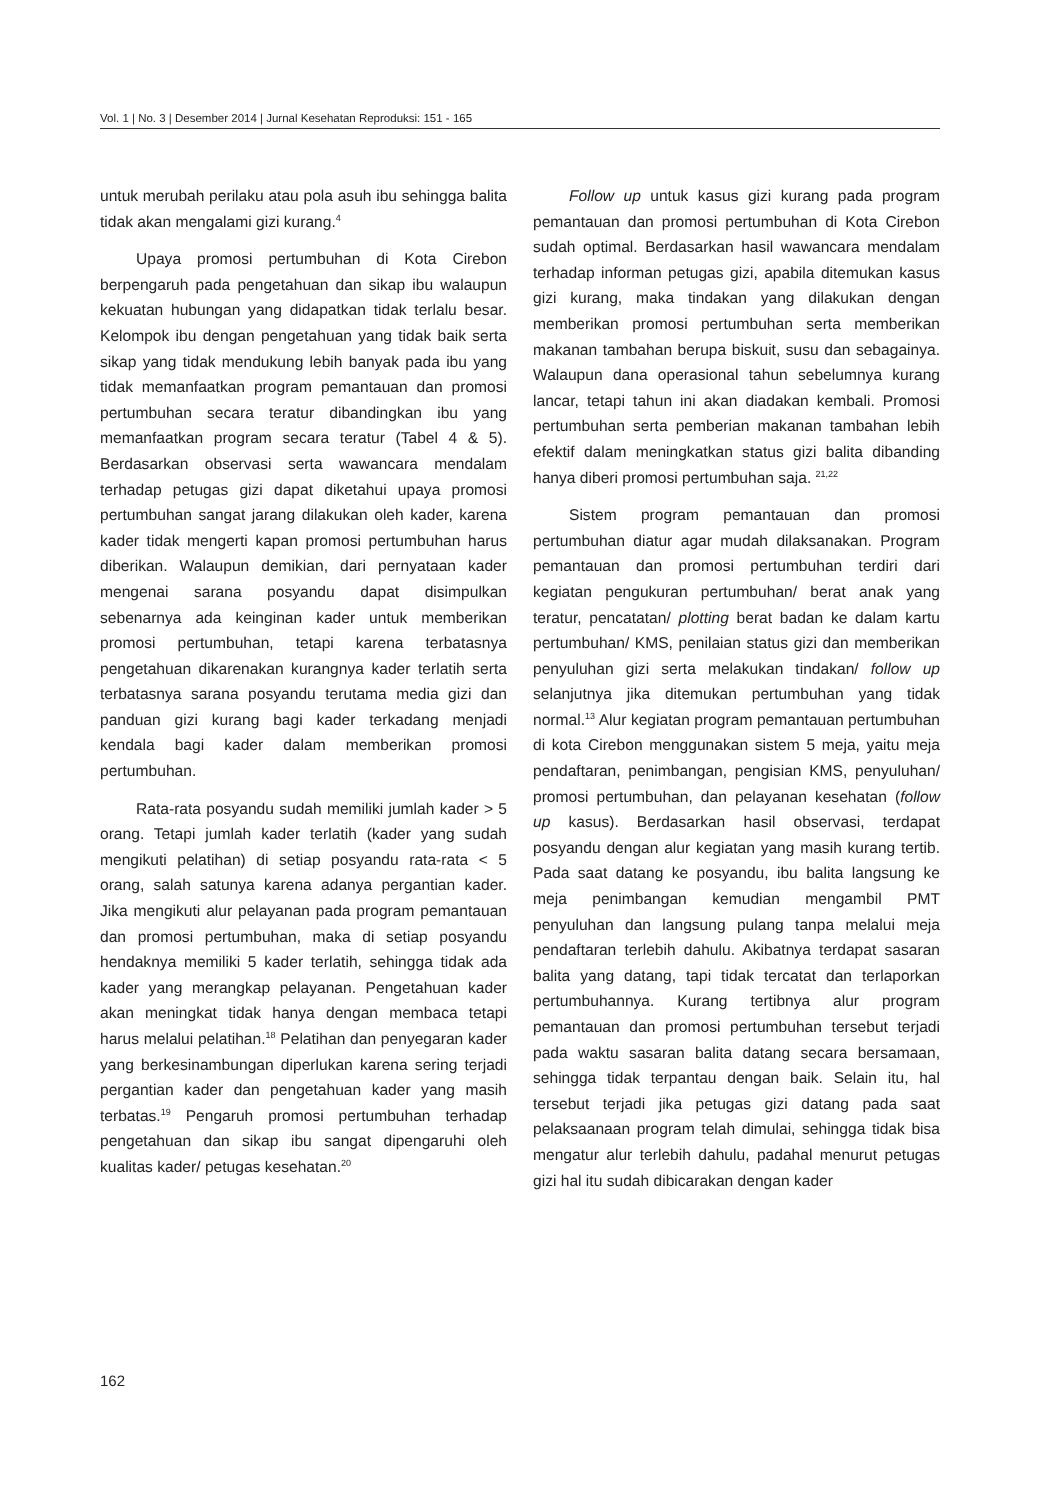Vol. 1 | No. 3 | Desember 2014 | Jurnal Kesehatan Reproduksi: 151 - 165
untuk merubah perilaku atau pola asuh ibu sehingga balita tidak akan mengalami gizi kurang.<sup>4</sup>
Upaya promosi pertumbuhan di Kota Cirebon berpengaruh pada pengetahuan dan sikap ibu walaupun kekuatan hubungan yang didapatkan tidak terlalu besar. Kelompok ibu dengan pengetahuan yang tidak baik serta sikap yang tidak mendukung lebih banyak pada ibu yang tidak memanfaatkan program pemantauan dan promosi pertumbuhan secara teratur dibandingkan ibu yang memanfaatkan program secara teratur (Tabel 4 & 5). Berdasarkan observasi serta wawancara mendalam terhadap petugas gizi dapat diketahui upaya promosi pertumbuhan sangat jarang dilakukan oleh kader, karena kader tidak mengerti kapan promosi pertumbuhan harus diberikan. Walaupun demikian, dari pernyataan kader mengenai sarana posyandu dapat disimpulkan sebenarnya ada keinginan kader untuk memberikan promosi pertumbuhan, tetapi karena terbatasnya pengetahuan dikarenakan kurangnya kader terlatih serta terbatasnya sarana posyandu terutama media gizi dan panduan gizi kurang bagi kader terkadang menjadi kendala bagi kader dalam memberikan promosi pertumbuhan.
Rata-rata posyandu sudah memiliki jumlah kader > 5 orang. Tetapi jumlah kader terlatih (kader yang sudah mengikuti pelatihan) di setiap posyandu rata-rata < 5 orang, salah satunya karena adanya pergantian kader. Jika mengikuti alur pelayanan pada program pemantauan dan promosi pertumbuhan, maka di setiap posyandu hendaknya memiliki 5 kader terlatih, sehingga tidak ada kader yang merangkap pelayanan. Pengetahuan kader akan meningkat tidak hanya dengan membaca tetapi harus melalui pelatihan.<sup>18</sup> Pelatihan dan penyegaran kader yang berkesinambungan diperlukan karena sering terjadi pergantian kader dan pengetahuan kader yang masih terbatas.<sup>19</sup> Pengaruh promosi pertumbuhan terhadap pengetahuan dan sikap ibu sangat dipengaruhi oleh kualitas kader/ petugas kesehatan.<sup>20</sup>
Follow up untuk kasus gizi kurang pada program pemantauan dan promosi pertumbuhan di Kota Cirebon sudah optimal. Berdasarkan hasil wawancara mendalam terhadap informan petugas gizi, apabila ditemukan kasus gizi kurang, maka tindakan yang dilakukan dengan memberikan promosi pertumbuhan serta memberikan makanan tambahan berupa biskuit, susu dan sebagainya. Walaupun dana operasional tahun sebelumnya kurang lancar, tetapi tahun ini akan diadakan kembali. Promosi pertumbuhan serta pemberian makanan tambahan lebih efektif dalam meningkatkan status gizi balita dibanding hanya diberi promosi pertumbuhan saja. <sup>21,22</sup>
Sistem program pemantauan dan promosi pertumbuhan diatur agar mudah dilaksanakan. Program pemantauan dan promosi pertumbuhan terdiri dari kegiatan pengukuran pertumbuhan/ berat anak yang teratur, pencatatan/ plotting berat badan ke dalam kartu pertumbuhan/ KMS, penilaian status gizi dan memberikan penyuluhan gizi serta melakukan tindakan/ follow up selanjutnya jika ditemukan pertumbuhan yang tidak normal.<sup>13</sup> Alur kegiatan program pemantauan pertumbuhan di kota Cirebon menggunakan sistem 5 meja, yaitu meja pendaftaran, penimbangan, pengisian KMS, penyuluhan/ promosi pertumbuhan, dan pelayanan kesehatan (follow up kasus). Berdasarkan hasil observasi, terdapat posyandu dengan alur kegiatan yang masih kurang tertib. Pada saat datang ke posyandu, ibu balita langsung ke meja penimbangan kemudian mengambil PMT penyuluhan dan langsung pulang tanpa melalui meja pendaftaran terlebih dahulu. Akibatnya terdapat sasaran balita yang datang, tapi tidak tercatat dan terlaporkan pertumbuhannya. Kurang tertibnya alur program pemantauan dan promosi pertumbuhan tersebut terjadi pada waktu sasaran balita datang secara bersamaan, sehingga tidak terpantau dengan baik. Selain itu, hal tersebut terjadi jika petugas gizi datang pada saat pelaksaanaan program telah dimulai, sehingga tidak bisa mengatur alur terlebih dahulu, padahal menurut petugas gizi hal itu sudah dibicarakan dengan kader
162